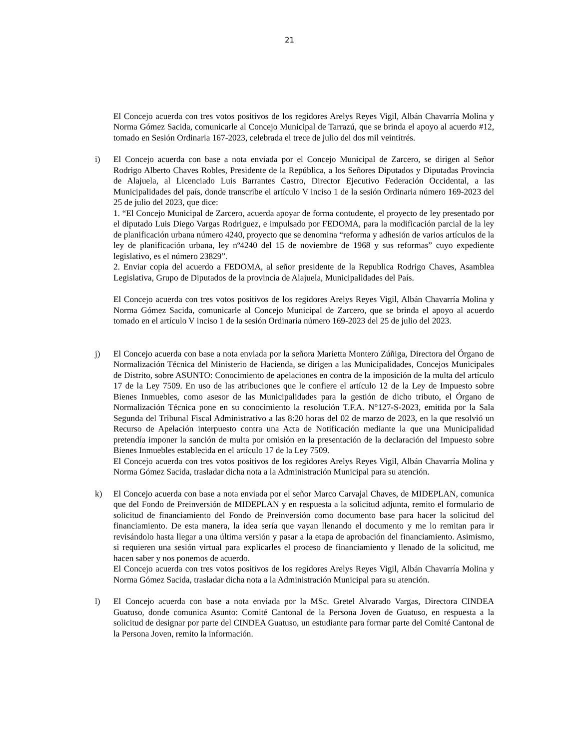21
El Concejo acuerda con tres votos positivos de los regidores Arelys Reyes Vigil, Albán Chavarría Molina y Norma Gómez Sacida, comunicarle al Concejo Municipal de Tarrazú, que se brinda el apoyo al acuerdo #12, tomado en Sesión Ordinaria 167-2023, celebrada el trece de julio del dos mil veintitrés.
i) El Concejo acuerda con base a nota enviada por el Concejo Municipal de Zarcero, se dirigen al Señor Rodrigo Alberto Chaves Robles, Presidente de la República, a los Señores Diputados y Diputadas Provincia de Alajuela, al Licenciado Luis Barrantes Castro, Director Ejecutivo Federación Occidental, a las Municipalidades del país, donde transcribe el artículo V inciso 1 de la sesión Ordinaria número 169-2023 del 25 de julio del 2023, que dice:
1. “El Concejo Municipal de Zarcero, acuerda apoyar de forma contudente, el proyecto de ley presentado por el diputado Luis Diego Vargas Rodriguez, e impulsado por FEDOMA, para la modificación parcial de la ley de planificación urbana número 4240, proyecto que se denomina “reforma y adhesión de varios artículos de la ley de planificación urbana, ley nº4240 del 15 de noviembre de 1968 y sus reformas” cuyo expediente legislativo, es el número 23829”.
2. Enviar copia del acuerdo a FEDOMA, al señor presidente de la Republica Rodrigo Chaves, Asamblea Legislativa, Grupo de Diputados de la provincia de Alajuela, Municipalidades del País.
El Concejo acuerda con tres votos positivos de los regidores Arelys Reyes Vigil, Albán Chavarría Molina y Norma Gómez Sacida, comunicarle al Concejo Municipal de Zarcero, que se brinda el apoyo al acuerdo tomado en el artículo V inciso 1 de la sesión Ordinaria número 169-2023 del 25 de julio del 2023.
j) El Concejo acuerda con base a nota enviada por la señora Marietta Montero Zúñiga, Directora del Órgano de Normalización Técnica del Ministerio de Hacienda, se dirigen a las Municipalidades, Concejos Municipales de Distrito, sobre ASUNTO: Conocimiento de apelaciones en contra de la imposición de la multa del artículo 17 de la Ley 7509. En uso de las atribuciones que le confiere el artículo 12 de la Ley de Impuesto sobre Bienes Inmuebles, como asesor de las Municipalidades para la gestión de dicho tributo, el Órgano de Normalización Técnica pone en su conocimiento la resolución T.F.A. N°127-S-2023, emitida por la Sala Segunda del Tribunal Fiscal Administrativo a las 8:20 horas del 02 de marzo de 2023, en la que resolvió un Recurso de Apelación interpuesto contra una Acta de Notificación mediante la que una Municipalidad pretendía imponer la sanción de multa por omisión en la presentación de la declaración del Impuesto sobre Bienes Inmuebles establecida en el artículo 17 de la Ley 7509.
El Concejo acuerda con tres votos positivos de los regidores Arelys Reyes Vigil, Albán Chavarría Molina y Norma Gómez Sacida, trasladar dicha nota a la Administración Municipal para su atención.
k) El Concejo acuerda con base a nota enviada por el señor Marco Carvajal Chaves, de MIDEPLAN, comunica que del Fondo de Preinversión de MIDEPLAN y en respuesta a la solicitud adjunta, remito el formulario de solicitud de financiamiento del Fondo de Preinversión como documento base para hacer la solicitud del financiamiento. De esta manera, la idea sería que vayan llenando el documento y me lo remitan para ir revisándolo hasta llegar a una última versión y pasar a la etapa de aprobación del financiamiento. Asimismo, si requieren una sesión virtual para explicarles el proceso de financiamiento y llenado de la solicitud, me hacen saber y nos ponemos de acuerdo.
El Concejo acuerda con tres votos positivos de los regidores Arelys Reyes Vigil, Albán Chavarría Molina y Norma Gómez Sacida, trasladar dicha nota a la Administración Municipal para su atención.
l) El Concejo acuerda con base a nota enviada por la MSc. Gretel Alvarado Vargas, Directora CINDEA Guatuso, donde comunica Asunto: Comité Cantonal de la Persona Joven de Guatuso, en respuesta a la solicitud de designar por parte del CINDEA Guatuso, un estudiante para formar parte del Comité Cantonal de la Persona Joven, remito la información.